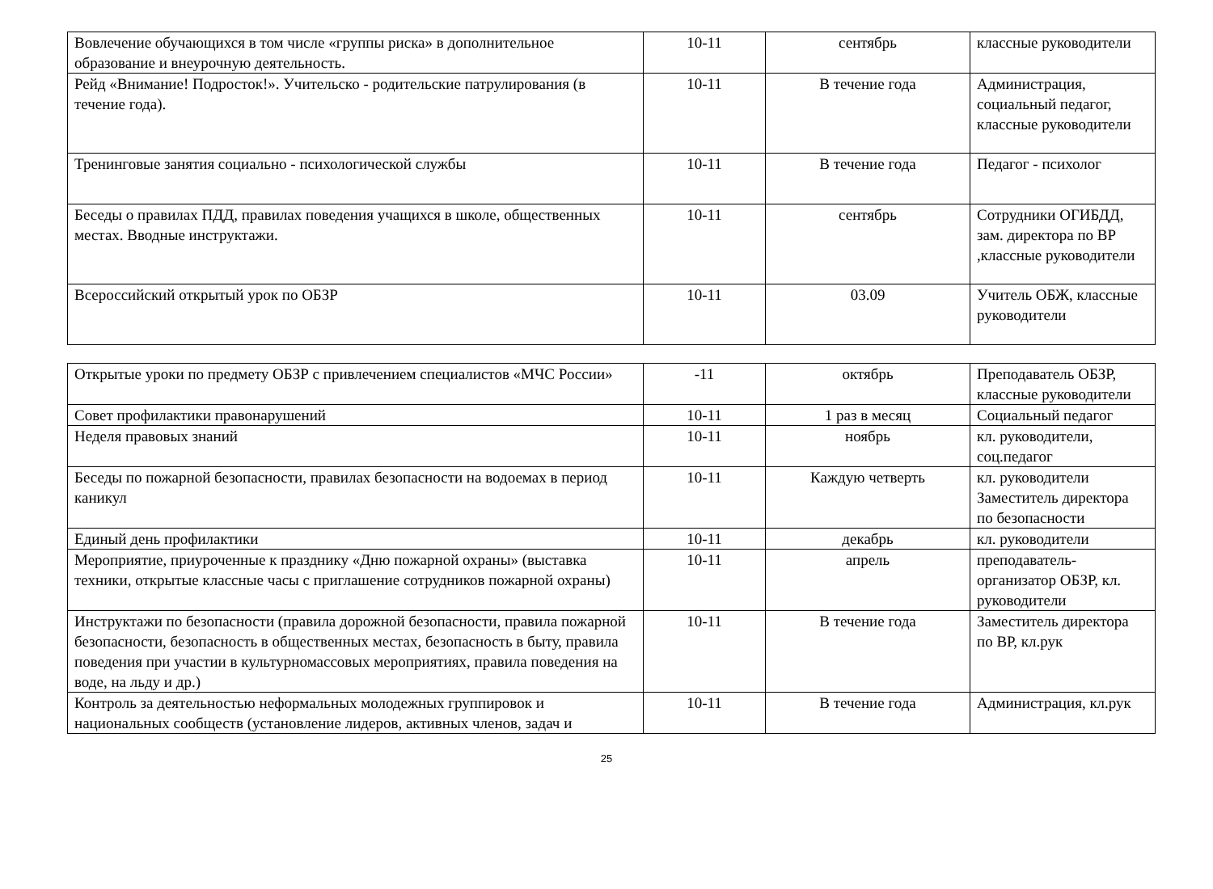| Вовлечение обучающихся в том числе «группы риска» в дополнительное образование и внеурочную деятельность. | 10-11 | сентябрь | классные руководители |
| Рейд «Внимание! Подросток!». Учительско - родительские патрулирования (в течение года). | 10-11 | В течение года | Администрация, социальный педагог, классные руководители |
| Тренинговые занятия социально - психологической службы | 10-11 | В течение года | Педагог - психолог |
| Беседы о правилах ПДД, правилах поведения учащихся в школе, общественных местах. Вводные инструктажи. | 10-11 | сентябрь | Сотрудники ОГИБДД, зам. директора по ВР ,классные руководители |
| Всероссийский открытый урок по ОБЗР | 10-11 | 03.09 | Учитель ОБЖ, классные руководители |
| Открытые уроки по предмету ОБЗР с привлечением специалистов «МЧС России» | -11 | октябрь | Преподаватель ОБЗР, классные руководители |
| Совет профилактики правонарушений | 10-11 | 1 раз в месяц | Социальный педагог |
| Неделя правовых знаний | 10-11 | ноябрь | кл. руководители, соц.педагог |
| Беседы по пожарной безопасности, правилах безопасности на водоемах в период каникул | 10-11 | Каждую четверть | кл. руководители Заместитель директора по безопасности |
| Единый день профилактики | 10-11 | декабрь | кл. руководители |
| Мероприятие, приуроченные к празднику «Дню пожарной охраны» (выставка техники, открытые классные часы с приглашение сотрудников пожарной охраны) | 10-11 | апрель | преподаватель-организатор ОБЗР, кл. руководители |
| Инструктажи по безопасности (правила дорожной безопасности, правила пожарной безопасности, безопасность в общественных местах, безопасность в быту, правила поведения при участии в культурномассовых мероприятиях, правила поведения на воде, на льду и др.) | 10-11 | В течение года | Заместитель директора по ВР, кл.рук |
| Контроль за деятельностью неформальных молодежных группировок и национальных сообществ (установление лидеров, активных членов, задач и | 10-11 | В течение года | Администрация, кл.рук |
25